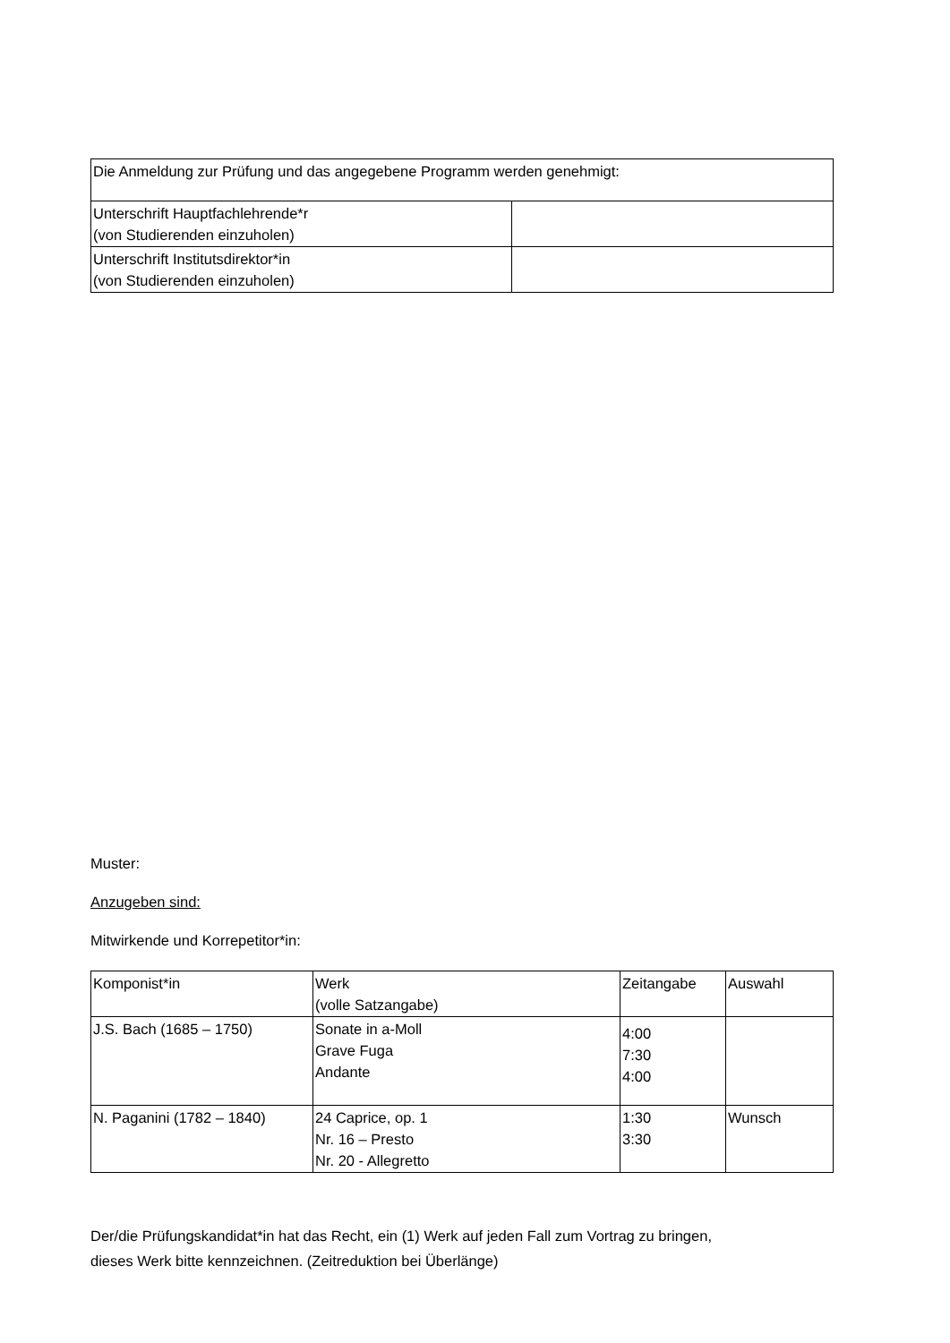| Die Anmeldung zur Prüfung und das angegebene Programm werden genehmigt: | |
| Unterschrift Hauptfachlehrende*r (von Studierenden einzuholen) | |
| Unterschrift Institutsdirektor*in (von Studierenden einzuholen) | |
Muster:
Anzugeben sind:
Mitwirkende und Korrepetitor*in:
| Komponist*in | Werk (volle Satzangabe) | Zeitangabe | Auswahl |
| --- | --- | --- | --- |
| J.S. Bach (1685 – 1750) | Sonate in a-Moll Grave Fuga Andante | 4:00 7:30 4:00 | |
| N. Paganini (1782 – 1840) | 24 Caprice, op. 1 Nr. 16 – Presto Nr. 20 - Allegretto | 1:30 3:30 | Wunsch |
Der/die Prüfungskandidat*in hat das Recht, ein (1) Werk auf jeden Fall zum Vortrag zu bringen,
dieses Werk bitte kennzeichnen. (Zeitreduktion bei Überlänge)